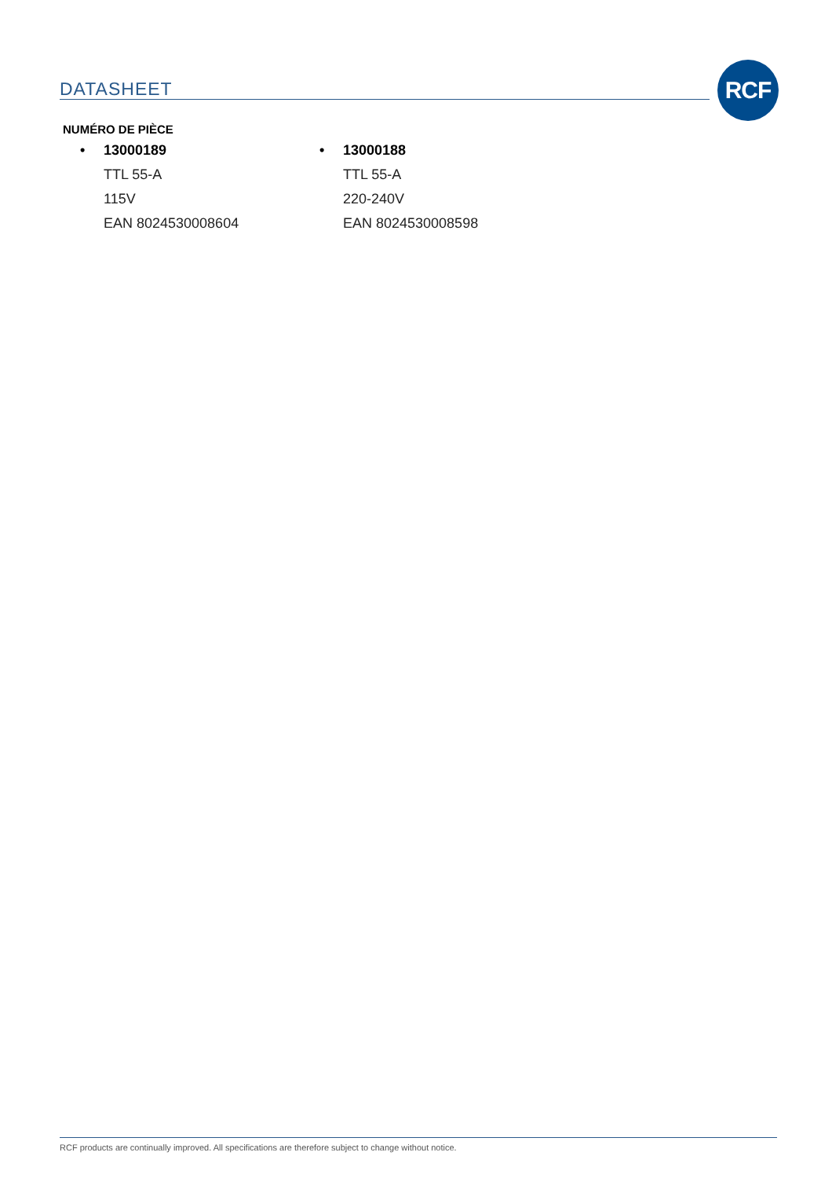DATASHEET RCF
NUMÉRO DE PIÈCE
• 13000189
TTL 55-A
115V
EAN 8024530008604
• 13000188
TTL 55-A
220-240V
EAN 8024530008598
RCF products are continually improved. All specifications are therefore subject to change without notice.